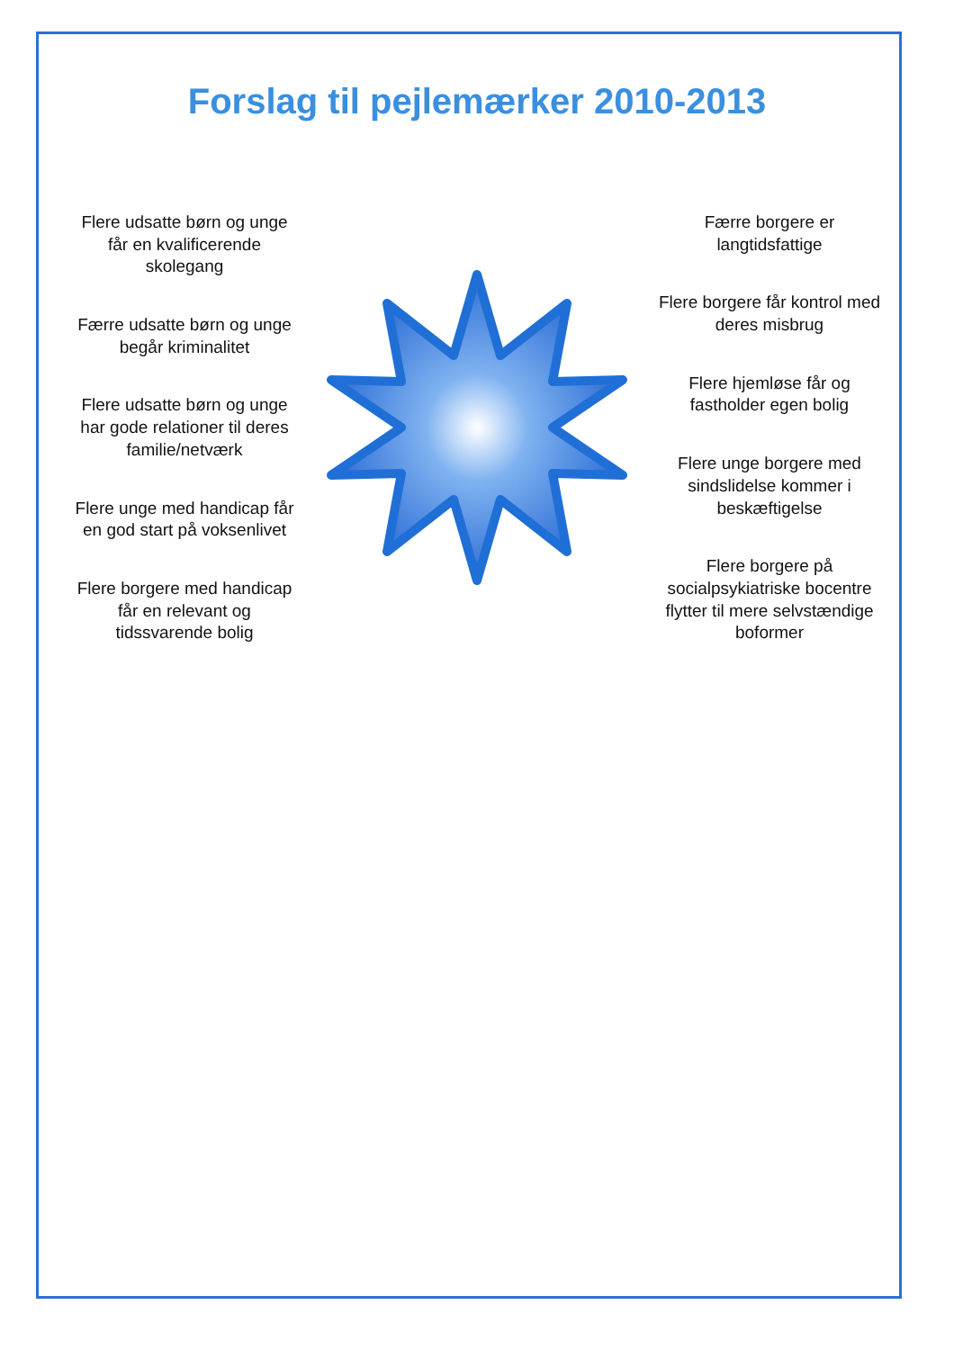Forslag til pejlemærker 2010-2013
Flere udsatte børn og unge får en kvalificerende skolegang
Færre udsatte børn og unge begår kriminalitet
Flere udsatte børn og unge har gode relationer til deres familie/netværk
Flere unge med handicap får en god start på voksenlivet
Flere borgere med handicap får en relevant og tidssvarende bolig
Færre borgere er langtidsfattige
Flere borgere får kontrol med deres misbrug
Flere hjemløse får og fastholder egen bolig
Flere unge borgere med sindslidelse kommer i beskæftigelse
Flere borgere på socialpsykiatriske bocentre flytter til mere selvstændige boformer